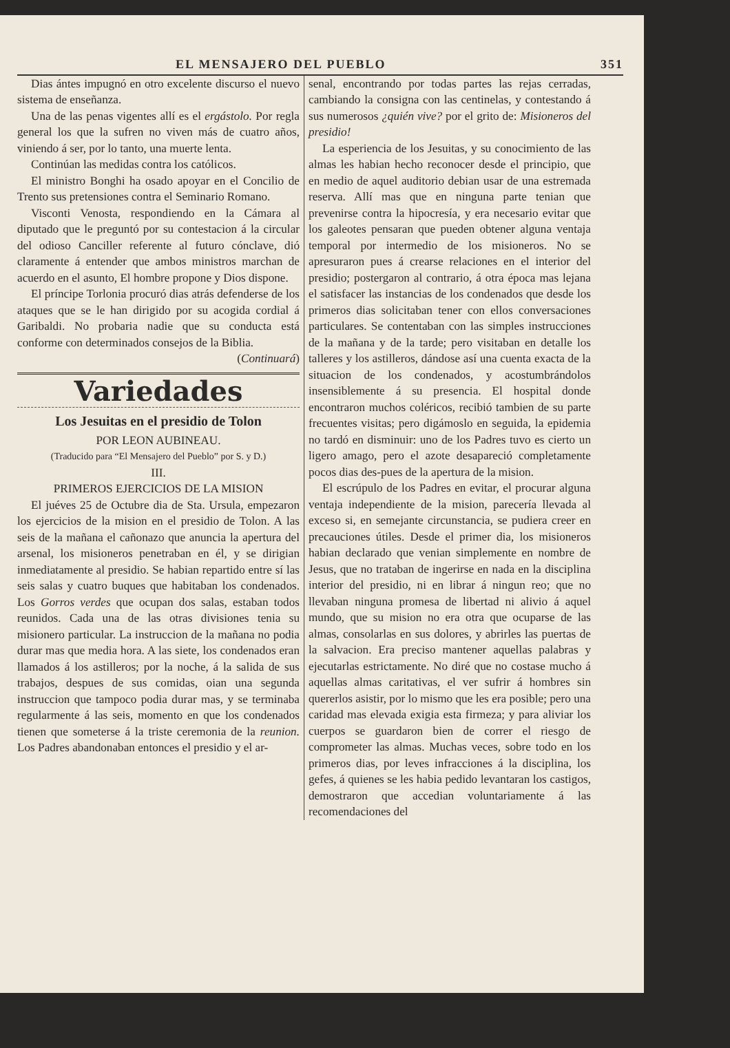EL MENSAJERO DEL PUEBLO 351
Dias ántes impugnó en otro excelente discurso el nuevo sistema de enseñanza.
Una de las penas vigentes allí es el ergástolo. Por regla general los que la sufren no viven más de cuatro años, viniendo á ser, por lo tanto, una muerte lenta.
Continúan las medidas contra los católicos.
El ministro Bonghi ha osado apoyar en el Concilio de Trento sus pretensiones contra el Seminario Romano.
Visconti Venosta, respondiendo en la Cámara al diputado que le preguntó por su contestacion á la circular del odioso Canciller referente al futuro cónclave, dió claramente á entender que ambos ministros marchan de acuerdo en el asunto, El hombre propone y Dios dispone.
El príncipe Torlonia procuró dias atrás defenderse de los ataques que se le han dirigido por su acogida cordial á Garibaldi. No probaria nadie que su conducta está conforme con determinados consejos de la Biblia.
(Continuará)
Variedades
Los Jesuitas en el presidio de Tolon
POR LEON AUBINEAU.
(Traducido para “El Mensajero del Pueblo” por S. y D.)
III.
PRIMEROS EJERCICIOS DE LA MISION
El juéves 25 de Octubre dia de Sta. Ursula, empezaron los ejercicios de la mision en el presidio de Tolon. A las seis de la mañana el cañonazo que anuncia la apertura del arsenal, los misioneros penetraban en él, y se dirigian inmediatamente al presidio. Se habian repartido entre sí las seis salas y cuatro buques que habitaban los condenados. Los Gorros verdes que ocupan dos salas, estaban todos reunidos. Cada una de las otras divisiones tenia su misionero particular. La instruccion de la mañana no podia durar mas que media hora. A las siete, los condenados eran llamados á los astilleros; por la noche, á la salida de sus trabajos, despues de sus comidas, oian una segunda instruccion que tampoco podia durar mas, y se terminaba regularmente á las seis, momento en que los condenados tienen que someterse á la triste ceremonia de la reunion. Los Padres abandonaban entonces el presidio y el ar-
senal, encontrando por todas partes las rejas cerradas, cambiando la consigna con las centinelas, y contestando á sus numerosos ¿quién vive? por el grito de: Misioneros del presidio!
La esperiencia de los Jesuitas, y su conocimiento de las almas les habian hecho reconocer desde el principio, que en medio de aquel auditorio debian usar de una estremada reserva. Allí mas que en ninguna parte tenian que prevenirse contra la hipocresía, y era necesario evitar que los galeotes pensaran que pueden obtener alguna ventaja temporal por intermedio de los misioneros. No se apresuraron pues á crearse relaciones en el interior del presidio; postergaron al contrario, á otra época mas lejana el satisfacer las instancias de los condenados que desde los primeros dias solicitaban tener con ellos conversaciones particulares. Se contentaban con las simples instrucciones de la mañana y de la tarde; pero visitaban en detalle los talleres y los astilleros, dándose así una cuenta exacta de la situacion de los condenados, y acostumbrándolos insensiblemente á su presencia. El hospital donde encontraron muchos coléricos, recibió tambien de su parte frecuentes visitas; pero digámoslo en seguida, la epidemia no tardó en disminuir: uno de los Padres tuvo es cierto un ligero amago, pero el azote desapareció completamente pocos dias des-pues de la apertura de la mision.
El escrúpulo de los Padres en evitar, el procurar alguna ventaja independiente de la mision, parecería llevada al exceso si, en semejante circunstancia, se pudiera creer en precauciones útiles. Desde el primer dia, los misioneros habian declarado que venian simplemente en nombre de Jesus, que no trataban de ingerirse en nada en la disciplina interior del presidio, ni en librar á ningun reo; que no llevaban ninguna promesa de libertad ni alivio á aquel mundo, que su mision no era otra que ocuparse de las almas, consolarlas en sus dolores, y abrirles las puertas de la salvacion. Era preciso mantener aquellas palabras y ejecutarlas estrictamente. No diré que no costase mucho á aquellas almas caritativas, el ver sufrir á hombres sin quererlos asistir, por lo mismo que les era posible; pero una caridad mas elevada exigia esta firmeza; y para aliviar los cuerpos se guardaron bien de correr el riesgo de comprometer las almas. Muchas veces, sobre todo en los primeros dias, por leves infracciones á la disciplina, los gefes, á quienes se les habia pedido levantaran los castigos, demostraron que accedian voluntariamente á las recomendaciones del